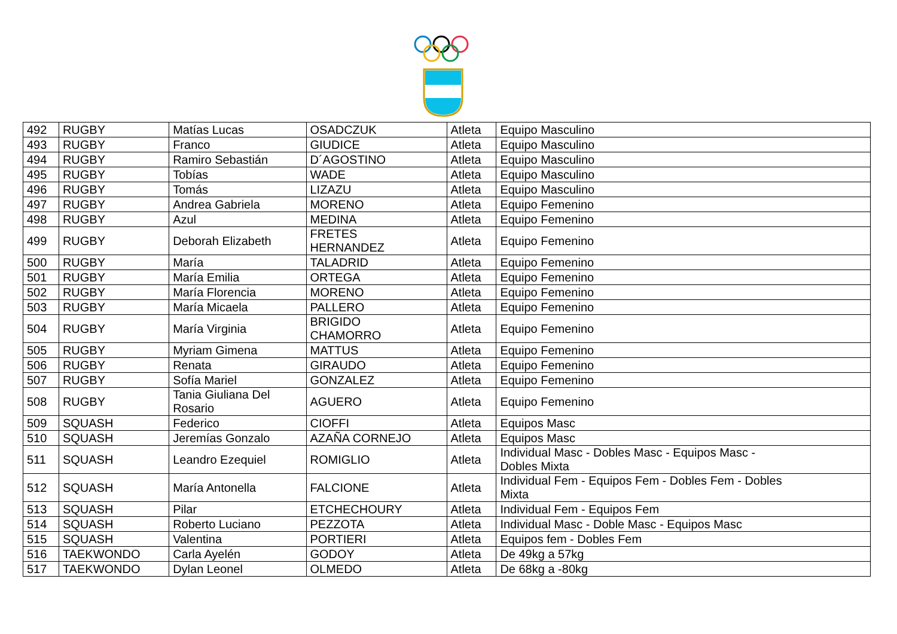| 492 | RUGBY | Matías Lucas | OSADCZUK | Atleta | Equipo Masculino |
| 493 | RUGBY | Franco | GIUDICE | Atleta | Equipo Masculino |
| 494 | RUGBY | Ramiro Sebastián | D´AGOSTINO | Atleta | Equipo Masculino |
| 495 | RUGBY | Tobías | WADE | Atleta | Equipo Masculino |
| 496 | RUGBY | Tomás | LIZAZU | Atleta | Equipo Masculino |
| 497 | RUGBY | Andrea Gabriela | MORENO | Atleta | Equipo Femenino |
| 498 | RUGBY | Azul | MEDINA | Atleta | Equipo Femenino |
| 499 | RUGBY | Deborah Elizabeth | FRETES HERNANDEZ | Atleta | Equipo Femenino |
| 500 | RUGBY | María | TALADRID | Atleta | Equipo Femenino |
| 501 | RUGBY | María Emilia | ORTEGA | Atleta | Equipo Femenino |
| 502 | RUGBY | María Florencia | MORENO | Atleta | Equipo Femenino |
| 503 | RUGBY | María Micaela | PALLERO | Atleta | Equipo Femenino |
| 504 | RUGBY | María Virginia | BRIGIDO CHAMORRO | Atleta | Equipo Femenino |
| 505 | RUGBY | Myriam Gimena | MATTUS | Atleta | Equipo Femenino |
| 506 | RUGBY | Renata | GIRAUDO | Atleta | Equipo Femenino |
| 507 | RUGBY | Sofía Mariel | GONZALEZ | Atleta | Equipo Femenino |
| 508 | RUGBY | Tania Giuliana Del Rosario | AGUERO | Atleta | Equipo Femenino |
| 509 | SQUASH | Federico | CIOFFI | Atleta | Equipos Masc |
| 510 | SQUASH | Jeremías Gonzalo | AZAÑA CORNEJO | Atleta | Equipos Masc |
| 511 | SQUASH | Leandro Ezequiel | ROMIGLIO | Atleta | Individual Masc - Dobles Masc - Equipos Masc - Dobles Mixta |
| 512 | SQUASH | María Antonella | FALCIONE | Atleta | Individual Fem - Equipos Fem - Dobles Fem - Dobles Mixta |
| 513 | SQUASH | Pilar | ETCHECHOURY | Atleta | Individual Fem - Equipos Fem |
| 514 | SQUASH | Roberto Luciano | PEZZOTA | Atleta | Individual Masc - Doble Masc - Equipos Masc |
| 515 | SQUASH | Valentina | PORTIERI | Atleta | Equipos fem - Dobles Fem |
| 516 | TAEKWONDO | Carla Ayelén | GODOY | Atleta | De 49kg a 57kg |
| 517 | TAEKWONDO | Dylan Leonel | OLMEDO | Atleta | De 68kg a -80kg |